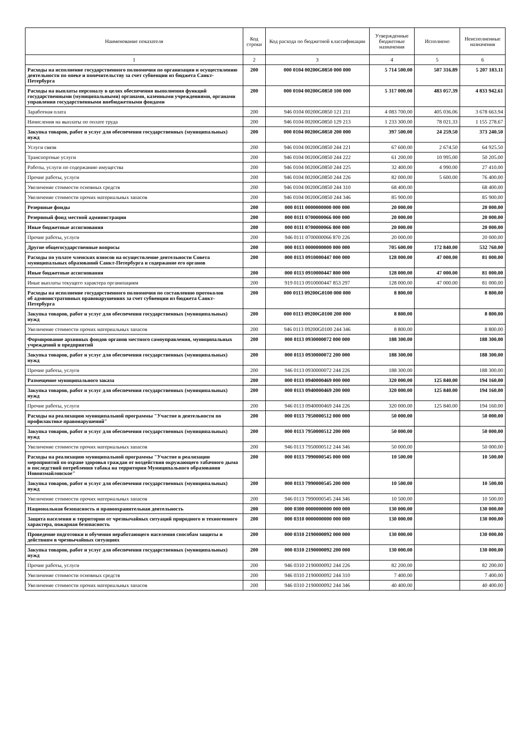| Наименование показателя | Код строки | Код расхода по бюджетной классификации | Утвержденные бюджетные назначения | Исполнено | Неисполненные назначения |
| --- | --- | --- | --- | --- | --- |
| 1 | 2 | 3 | 4 | 5 | 6 |
| Расходы на исполнение государственного полномочия по организации и осуществлению деятельности по опеке и попечительству за счет субвенции из бюджета Санкт-Петербурга | 200 | 000 0104 00200G0850 000 000 | 5 714 500.00 | 507 316.89 | 5 207 183.11 |
| Расходы на выплаты персоналу в целях обеспечения выполнения функций государственными (муниципальными) органами, казенными учреждениями, органами управления государственными внебюджетными фондами | 200 | 000 0104 00200G0850 100 000 | 5 317 000.00 | 483 057.39 | 4 833 942.61 |
| Заработная плата | 200 | 946 0104 00200G0850 121 211 | 4 083 700.00 | 405 036.06 | 3 678 663.94 |
| Начисления на выплаты по оплате труда | 200 | 946 0104 00200G0850 129 213 | 1 233 300.00 | 78 021.33 | 1 155 278.67 |
| Закупка товаров, работ и услуг для обеспечения государственных (муниципальных) нужд | 200 | 000 0104 00200G0850 200 000 | 397 500.00 | 24 259.50 | 373 240.50 |
| Услуги связи | 200 | 946 0104 00200G0850 244 221 | 67 600.00 | 2 674.50 | 64 925.50 |
| Транспортные услуги | 200 | 946 0104 00200G0850 244 222 | 61 200.00 | 10 995.00 | 50 205.00 |
| Работы, услуги по содержанию имущества | 200 | 946 0104 00200G0850 244 225 | 32 400.00 | 4 990.00 | 27 410.00 |
| Прочие работы, услуги | 200 | 946 0104 00200G0850 244 226 | 82 000.00 | 5 600.00 | 76 400.00 |
| Увеличение стоимости основных средств | 200 | 946 0104 00200G0850 244 310 | 68 400.00 | | 68 400.00 |
| Увеличение стоимости прочих материальных запасов | 200 | 946 0104 00200G0850 244 346 | 85 900.00 | | 85 900.00 |
| Резервные фонды | 200 | 000 0111 0000000000 000 000 | 20 000.00 | | 20 000.00 |
| Резервный фонд местной администрации | 200 | 000 0111 0700000066 000 000 | 20 000.00 | | 20 000.00 |
| Иные бюджетные ассигнования | 200 | 000 0111 0700000066 800 000 | 20 000.00 | | 20 000.00 |
| Прочие работы, услуги | 200 | 946 0111 0700000066 870 226 | 20 000.00 | | 20 000.00 |
| Другие общегосударственные вопросы | 200 | 000 0113 0000000000 000 000 | 705 600.00 | 172 840.00 | 532 760.00 |
| Расходы по уплате членских взносов на осуществление деятельности Совета муниципальных образований Санкт-Петербурга и содержание его органов | 200 | 000 0113 0910000447 000 000 | 128 000.00 | 47 000.00 | 81 000.00 |
| Иные бюджетные ассигнования | 200 | 000 0113 0910000447 800 000 | 128 000.00 | 47 000.00 | 81 000.00 |
| Иные выплаты текущего характера организациям | 200 | 919 0113 0910000447 853 297 | 128 000.00 | 47 000.00 | 81 000.00 |
| Расходы на исполнение государственного полномочия по составлению протоколов об административных правонарушениях за счет субвенции из бюджета Санкт-Петербурга | 200 | 000 0113 09200G0100 000 000 | 8 800.00 | | 8 800.00 |
| Закупка товаров, работ и услуг для обеспечения государственных (муниципальных) нужд | 200 | 000 0113 09200G0100 200 000 | 8 800.00 | | 8 800.00 |
| Увеличение стоимости прочих материальных запасов | 200 | 946 0113 09200G0100 244 346 | 8 800.00 | | 8 800.00 |
| Формирование архивных фондов органов местного самоуправления, муниципальных учреждений и предприятий | 200 | 000 0113 0930000072 000 000 | 188 300.00 | | 188 300.00 |
| Закупка товаров, работ и услуг для обеспечения государственных (муниципальных) нужд | 200 | 000 0113 0930000072 200 000 | 188 300.00 | | 188 300.00 |
| Прочие работы, услуги | 200 | 946 0113 0930000072 244 226 | 188 300.00 | | 188 300.00 |
| Размещение муниципального заказа | 200 | 000 0113 0940000469 000 000 | 320 000.00 | 125 840.00 | 194 160.00 |
| Закупка товаров, работ и услуг для обеспечения государственных (муниципальных) нужд | 200 | 000 0113 0940000469 200 000 | 320 000.00 | 125 840.00 | 194 160.00 |
| Прочие работы, услуги | 200 | 946 0113 0940000469 244 226 | 320 000.00 | 125 840.00 | 194 160.00 |
| Расходы на реализацию муниципальной программы "Участие в деятельности по профилактике правонарушений" | 200 | 000 0113 7950000512 000 000 | 50 000.00 | | 50 000.00 |
| Закупка товаров, работ и услуг для обеспечения государственных (муниципальных) нужд | 200 | 000 0113 7950000512 200 000 | 50 000.00 | | 50 000.00 |
| Увеличение стоимости прочих материальных запасов | 200 | 946 0113 7950000512 244 346 | 50 000.00 | | 50 000.00 |
| Расходы на реализацию муниципальной программы "Участие в реализации мероприятий по охране здоровья граждан от воздействия окружающего табачного дыма и последствий потребления табака на территории Муниципального образования Новоизмайловское" | 200 | 000 0113 7990000545 000 000 | 10 500.00 | | 10 500.00 |
| Закупка товаров, работ и услуг для обеспечения государственных (муниципальных) нужд | 200 | 000 0113 7990000545 200 000 | 10 500.00 | | 10 500.00 |
| Увеличение стоимости прочих материальных запасов | 200 | 946 0113 7990000545 244 346 | 10 500.00 | | 10 500.00 |
| Национальная безопасность и правоохранительная деятельность | 200 | 000 0300 0000000000 000 000 | 130 000.00 | | 130 000.00 |
| Защита населения и территории от чрезвычайных ситуаций природного и техногенного характера, пожарная безопасность | 200 | 000 0310 0000000000 000 000 | 130 000.00 | | 130 000.00 |
| Проведение подготовки и обучения неработающего населения способам защиты и действиям в чрезвычайных ситуациях | 200 | 000 0310 2190000092 000 000 | 130 000.00 | | 130 000.00 |
| Закупка товаров, работ и услуг для обеспечения государственных (муниципальных) нужд | 200 | 000 0310 2190000092 200 000 | 130 000.00 | | 130 000.00 |
| Прочие работы, услуги | 200 | 946 0310 2190000092 244 226 | 82 200.00 | | 82 200.00 |
| Увеличение стоимости основных средств | 200 | 946 0310 2190000092 244 310 | 7 400.00 | | 7 400.00 |
| Увеличение стоимости прочих материальных запасов | 200 | 946 0310 2190000092 244 346 | 40 400.00 | | 40 400.00 |